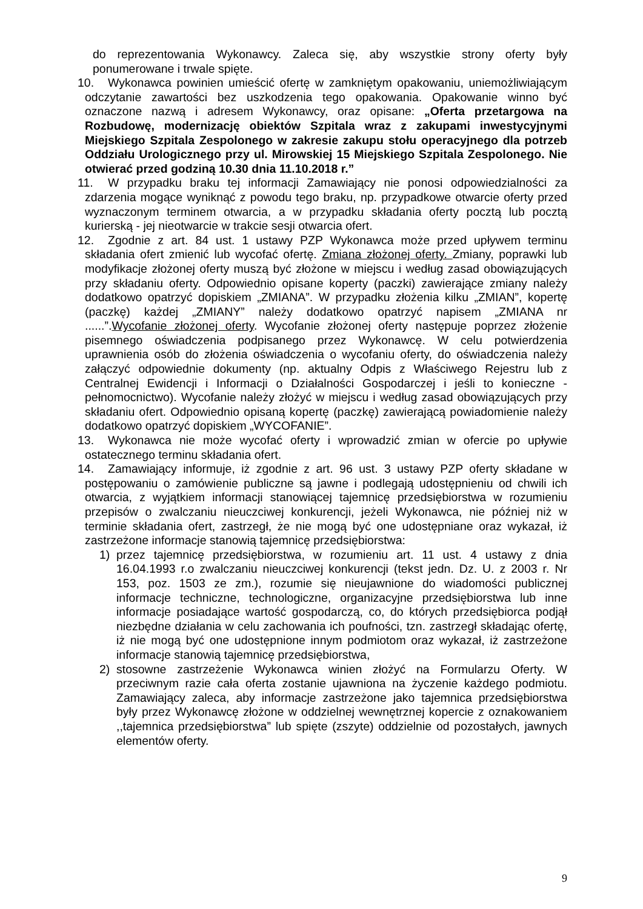do reprezentowania Wykonawcy. Zaleca się, aby wszystkie strony oferty były ponumerowane i trwale spięte.
10. Wykonawca powinien umieścić ofertę w zamkniętym opakowaniu, uniemożliwiającym odczytanie zawartości bez uszkodzenia tego opakowania. Opakowanie winno być oznaczone nazwą i adresem Wykonawcy, oraz opisane: „Oferta przetargowa na Rozbudowę, modernizację obiektów Szpitala wraz z zakupami inwestycyjnymi Miejskiego Szpitala Zespolonego w zakresie zakupu stołu operacyjnego dla potrzeb Oddziału Urologicznego przy ul. Mirowskiej 15 Miejskiego Szpitala Zespolonego. Nie otwierać przed godziną 10.30 dnia 11.10.2018 r.”
11. W przypadku braku tej informacji Zamawiający nie ponosi odpowiedzialności za zdarzenia mogące wyniknąć z powodu tego braku, np. przypadkowe otwarcie oferty przed wyznaczonym terminem otwarcia, a w przypadku składania oferty pocztą lub pocztą kurierską - jej nieotwarcie w trakcie sesji otwarcia ofert.
12. Zgodnie z art. 84 ust. 1 ustawy PZP Wykonawca może przed upływem terminu składania ofert zmienić lub wycofać ofertę. Zmiana złożonej oferty. Zmiany, poprawki lub modyfikacje złożonej oferty muszą być złożone w miejscu i według zasad obowiązujących przy składaniu oferty. Odpowiednio opisane koperty (paczki) zawierające zmiany należy dodatkowo opatrzyć dopiskiem „ZMIANA”. W przypadku złożenia kilku „ZMIAN”, kopertę (paczkę) każdej „ZMIANY” należy dodatkowo opatrzyć napisem „ZMIANA nr ......”.Wycofanie złożonej oferty. Wycofanie złożonej oferty następuje poprzez złożenie pisemnego oświadczenia podpisanego przez Wykonawcę. W celu potwierdzenia uprawnienia osób do złożenia oświadczenia o wycofaniu oferty, do oświadczenia należy załączyć odpowiednie dokumenty (np. aktualny Odpis z Właściwego Rejestru lub z Centralnej Ewidencji i Informacji o Działalności Gospodarczej i jeśli to konieczne - pełnomocnictwo). Wycofanie należy złożyć w miejscu i według zasad obowiązujących przy składaniu ofert. Odpowiednio opisaną kopertę (paczkę) zawierającą powiadomienie należy dodatkowo opatrzyć dopiskiem „WYCOFANIE”.
13. Wykonawca nie może wycofać oferty i wprowadzić zmian w ofercie po upływie ostatecznego terminu składania ofert.
14. Zamawiający informuje, iż zgodnie z art. 96 ust. 3 ustawy PZP oferty składane w postępowaniu o zamówienie publiczne są jawne i podlegają udostępnieniu od chwili ich otwarcia, z wyjątkiem informacji stanowiącej tajemnicę przedsiębiorstwa w rozumieniu przepisów o zwalczaniu nieuczciwej konkurencji, jeżeli Wykonawca, nie później niż w terminie składania ofert, zastrzegł, że nie mogą być one udostępniane oraz wykazał, iż zastrzeżone informacje stanowią tajemnicę przedsiębiorstwa:
1) przez tajemnicę przedsiębiorstwa, w rozumieniu art. 11 ust. 4 ustawy z dnia 16.04.1993 r.o zwalczaniu nieuczciwej konkurencji (tekst jedn. Dz. U. z 2003 r. Nr 153, poz. 1503 ze zm.), rozumie się nieujawnione do wiadomości publicznej informacje techniczne, technologiczne, organizacyjne przedsiębiorstwa lub inne informacje posiadające wartość gospodarczą, co, do których przedsiębiorca podjął niezbędne działania w celu zachowania ich poufności, tzn. zastrzegł składając ofertę, iż nie mogą być one udostępnione innym podmiotom oraz wykazał, iż zastrzeżone informacje stanowią tajemnicę przedsiębiorstwa,
2) stosowne zastrzeżenie Wykonawca winien złożyć na Formularzu Oferty. W przeciwnym razie cała oferta zostanie ujawniona na życzenie każdego podmiotu. Zamawiający zaleca, aby informacje zastrzeżone jako tajemnica przedsiębiorstwa były przez Wykonawcę złożone w oddzielnej wewnętrznej kopercie z oznakowaniem ,,tajemnica przedsiębiorstwa” lub spięte (zszyte) oddzielnie od pozostałych, jawnych elementów oferty.
9